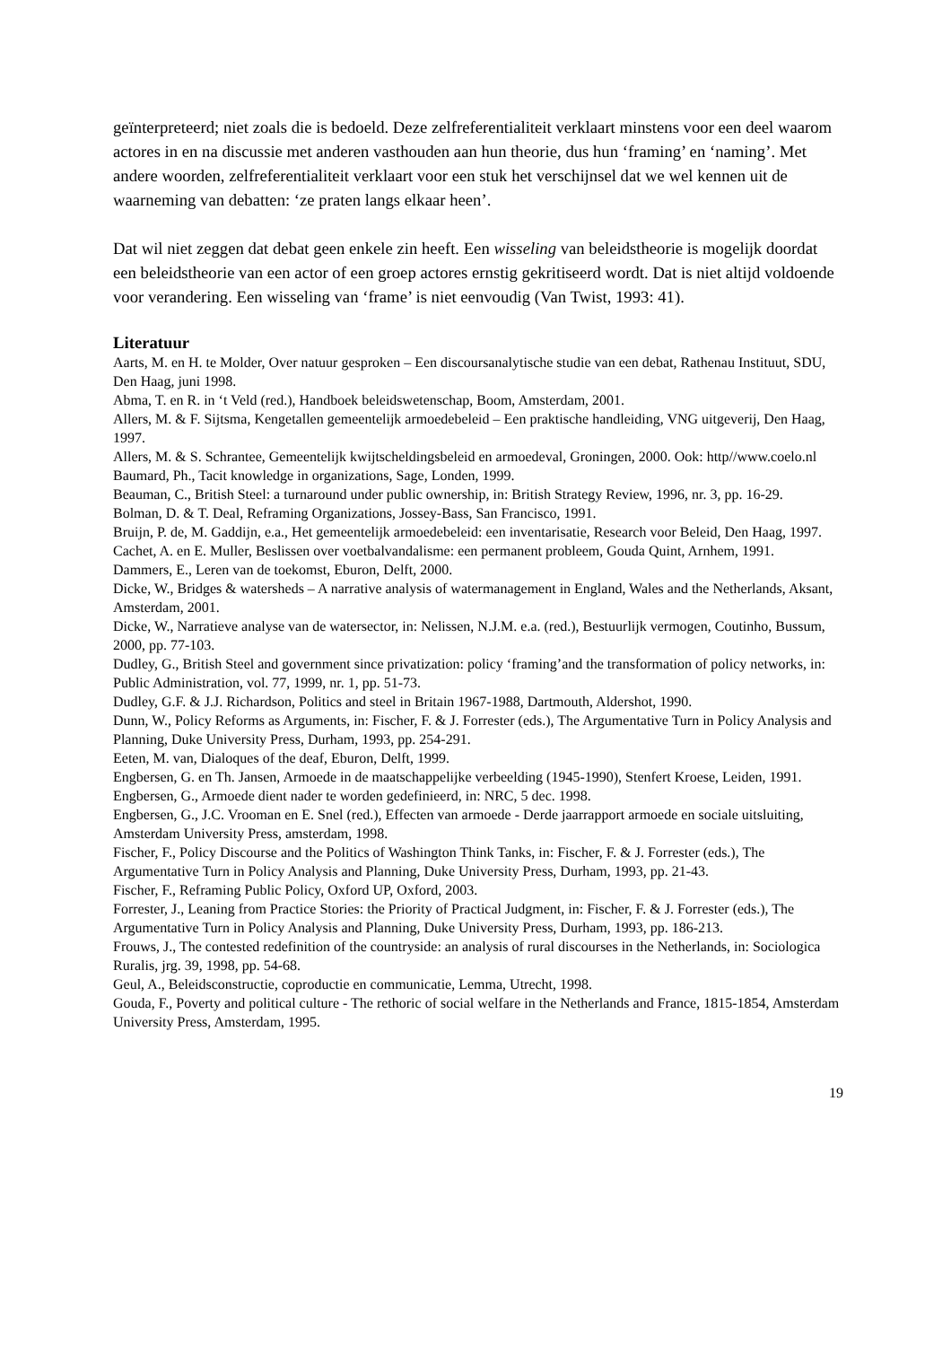geïnterpreteerd; niet zoals die is bedoeld. Deze zelfreferentialiteit verklaart minstens voor een deel waarom actores in en na discussie met anderen vasthouden aan hun theorie, dus hun ‘framing’ en ‘naming’. Met andere woorden, zelfreferentialiteit verklaart voor een stuk het verschijnsel dat we wel kennen uit de waarneming van debatten: ‘ze praten langs elkaar heen’.
Dat wil niet zeggen dat debat geen enkele zin heeft. Een wisseling van beleidstheorie is mogelijk doordat een beleidstheorie van een actor of een groep actores ernstig gekritiseerd wordt. Dat is niet altijd voldoende voor verandering. Een wisseling van ‘frame’ is niet eenvoudig (Van Twist, 1993: 41).
Literatuur
Aarts, M. en H. te Molder, Over natuur gesproken – Een discoursanalytische studie van een debat, Rathenau Instituut, SDU, Den Haag, juni 1998.
Abma, T. en R. in ‘t Veld (red.), Handboek beleidswetenschap, Boom, Amsterdam, 2001.
Allers, M. & F. Sijtsma, Kengetallen gemeentelijk armoedebeleid – Een praktische handleiding, VNG uitgeverij, Den Haag, 1997.
Allers, M. & S. Schrantee, Gemeentelijk kwijtscheldingsbeleid en armoedeval, Groningen, 2000. Ook: http//www.coelo.nl
Baumard, Ph., Tacit knowledge in organizations, Sage, Londen, 1999.
Beauman, C., British Steel: a turnaround under public ownership, in: British Strategy Review, 1996, nr. 3, pp. 16-29.
Bolman, D. & T. Deal, Reframing Organizations, Jossey-Bass, San Francisco, 1991.
Bruijn, P. de, M. Gaddijn, e.a., Het gemeentelijk armoedebeleid: een inventarisatie, Research voor Beleid, Den Haag, 1997.
Cachet, A. en E. Muller, Beslissen over voetbalvandalisme: een permanent probleem, Gouda Quint, Arnhem, 1991.
Dammers, E., Leren van de toekomst, Eburon, Delft, 2000.
Dicke, W., Bridges & watersheds – A narrative analysis of watermanagement in England, Wales and the Netherlands, Aksant, Amsterdam, 2001.
Dicke, W., Narratieve analyse van de watersector, in: Nelissen, N.J.M. e.a. (red.), Bestuurlijk vermogen, Coutinho, Bussum, 2000, pp. 77-103.
Dudley, G., British Steel and government since privatization: policy ‘framing’and the transformation of policy networks, in: Public Administration, vol. 77, 1999, nr. 1, pp. 51-73.
Dudley, G.F. & J.J. Richardson, Politics and steel in Britain 1967-1988, Dartmouth, Aldershot, 1990.
Dunn, W., Policy Reforms as Arguments, in: Fischer, F. & J. Forrester (eds.), The Argumentative Turn in Policy Analysis and Planning, Duke University Press, Durham, 1993, pp. 254-291.
Eeten, M. van, Dialoques of the deaf, Eburon, Delft, 1999.
Engbersen, G. en Th. Jansen, Armoede in de maatschappelijke verbeelding (1945-1990), Stenfert Kroese, Leiden, 1991.
Engbersen, G., Armoede dient nader te worden gedefinieerd, in: NRC, 5 dec. 1998.
Engbersen, G., J.C. Vrooman en E. Snel (red.), Effecten van armoede - Derde jaarrapport armoede en sociale uitsluiting, Amsterdam University Press, amsterdam, 1998.
Fischer, F., Policy Discourse and the Politics of Washington Think Tanks, in: Fischer, F. & J. Forrester (eds.), The Argumentative Turn in Policy Analysis and Planning, Duke University Press, Durham, 1993, pp. 21-43.
Fischer, F., Reframing Public Policy, Oxford UP, Oxford, 2003.
Forrester, J., Leaning from Practice Stories: the Priority of Practical Judgment, in: Fischer, F. & J. Forrester (eds.), The Argumentative Turn in Policy Analysis and Planning, Duke University Press, Durham, 1993, pp. 186-213.
Frouws, J., The contested redefinition of the countryside: an analysis of rural discourses in the Netherlands, in: Sociologica Ruralis, jrg. 39, 1998, pp. 54-68.
Geul, A., Beleidsconstructie, coproductie en communicatie, Lemma, Utrecht, 1998.
Gouda, F., Poverty and political culture - The rethoric of social welfare in the Netherlands and France, 1815-1854, Amsterdam University Press, Amsterdam, 1995.
19